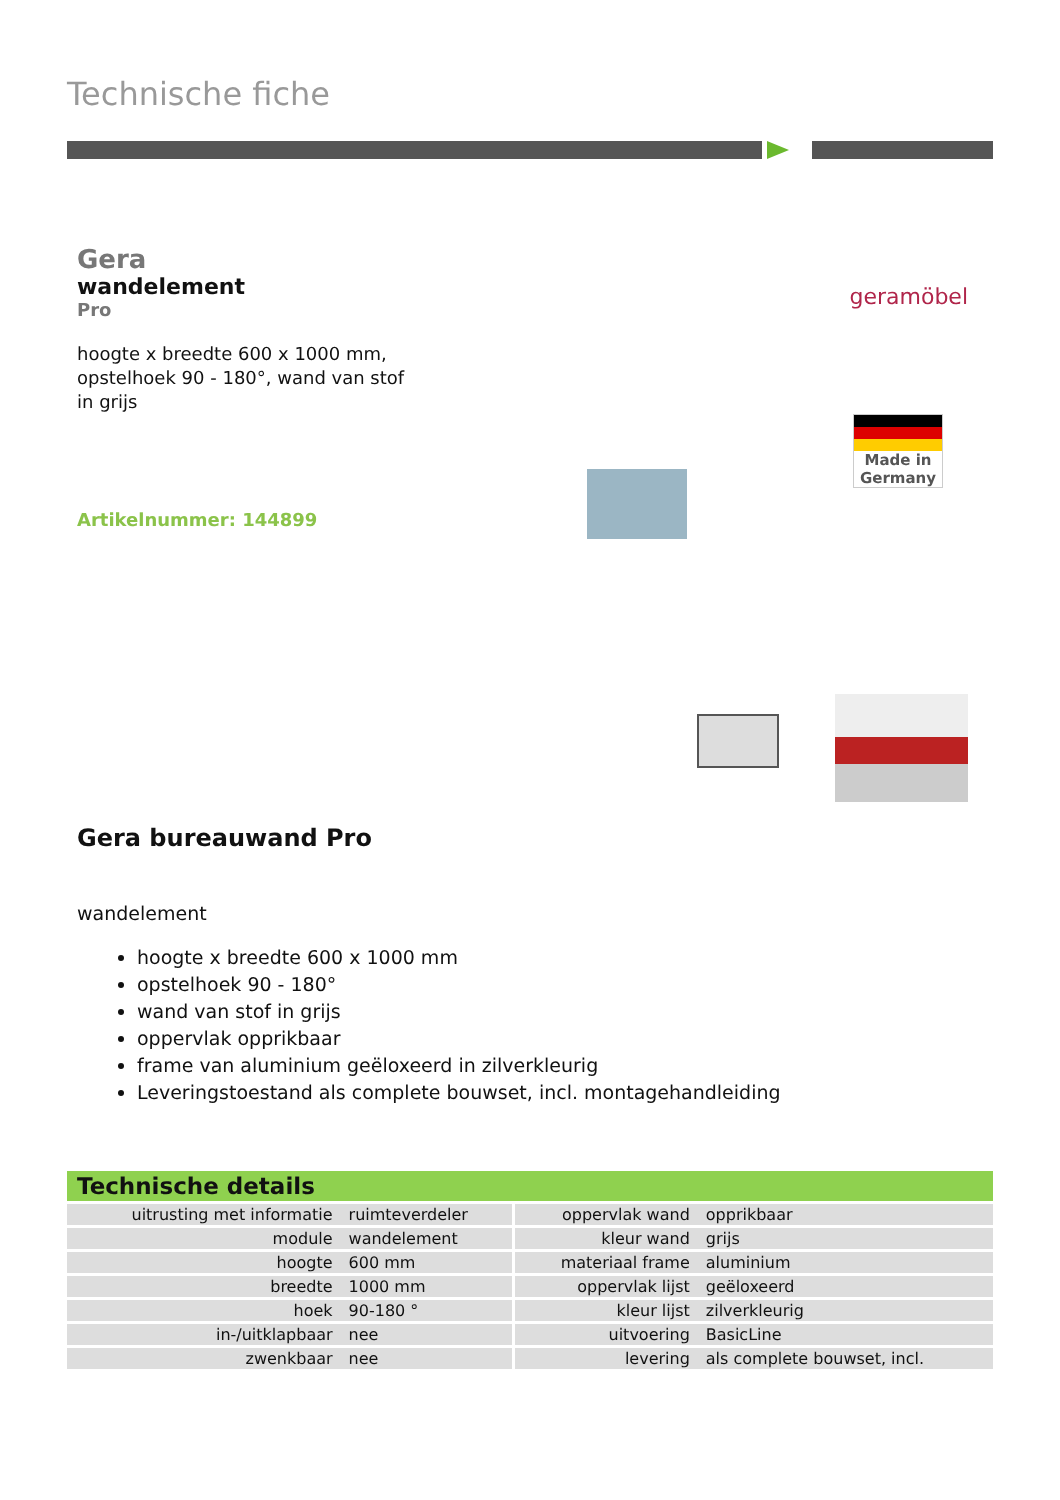Technische fiche
Gera
wandelement
Pro
hoogte x breedte 600 x 1000 mm,
opstelhoek 90 - 180°, wand van stof
in grijs
Artikelnummer: 144899
geramöbel
Made in
Germany
Gera bureauwand Pro
wandelement
hoogte x breedte 600 x 1000 mm
opstelhoek 90 - 180°
wand van stof in grijs
oppervlak opprikbaar
frame van aluminium geëloxeerd in zilverkleurig
Leveringstoestand als complete bouwset, incl. montagehandleiding
Technische details
| uitrusting met informatie | ruimteverdeler | oppervlak wand | opprikbaar |
| module | wandelement | kleur wand | grijs |
| hoogte | 600 mm | materiaal frame | aluminium |
| breedte | 1000 mm | oppervlak lijst | geëloxeerd |
| hoek | 90-180 ° | kleur lijst | zilverkleurig |
| in-/uitklapbaar | nee | uitvoering | BasicLine |
| zwenkbaar | nee | levering | als complete bouwset, incl. |